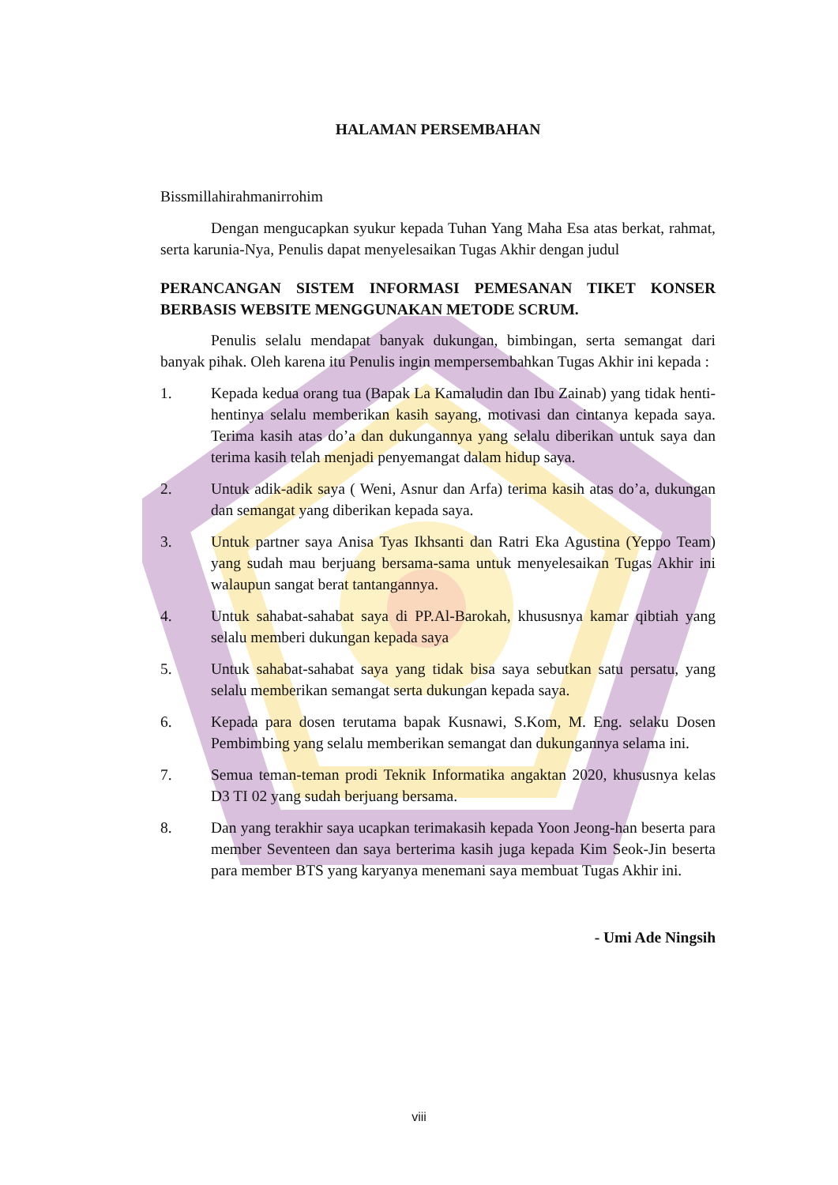HALAMAN PERSEMBAHAN
Bissmillahirahmanirrohim
Dengan mengucapkan syukur kepada Tuhan Yang Maha Esa atas berkat, rahmat, serta karunia-Nya, Penulis dapat menyelesaikan Tugas Akhir dengan judul
PERANCANGAN SISTEM INFORMASI PEMESANAN TIKET KONSER BERBASIS WEBSITE MENGGUNAKAN METODE SCRUM.
Penulis selalu mendapat banyak dukungan, bimbingan, serta semangat dari banyak pihak. Oleh karena itu Penulis ingin mempersembahkan Tugas Akhir ini kepada :
1. Kepada kedua orang tua (Bapak La Kamaludin dan Ibu Zainab) yang tidak henti-hentinya selalu memberikan kasih sayang, motivasi dan cintanya kepada saya. Terima kasih atas do’a dan dukungannya yang selalu diberikan untuk saya dan terima kasih telah menjadi penyemangat dalam hidup saya.
2. Untuk adik-adik saya ( Weni, Asnur dan Arfa) terima kasih atas do’a, dukungan dan semangat yang diberikan kepada saya.
3. Untuk partner saya Anisa Tyas Ikhsanti dan Ratri Eka Agustina (Yeppo Team) yang sudah mau berjuang bersama-sama untuk menyelesaikan Tugas Akhir ini walaupun sangat berat tantangannya.
4. Untuk sahabat-sahabat saya di PP.Al-Barokah, khususnya kamar qibtiah yang selalu memberi dukungan kepada saya
5. Untuk sahabat-sahabat saya yang tidak bisa saya sebutkan satu persatu, yang selalu memberikan semangat serta dukungan kepada saya.
6. Kepada para dosen terutama bapak Kusnawi, S.Kom, M. Eng. selaku Dosen Pembimbing yang selalu memberikan semangat dan dukungannya selama ini.
7. Semua teman-teman prodi Teknik Informatika angaktan 2020, khususnya kelas D3 TI 02 yang sudah berjuang bersama.
8. Dan yang terakhir saya ucapkan terimakasih kepada Yoon Jeong-han beserta para member Seventeen dan saya berterima kasih juga kepada Kim Seok-Jin beserta para member BTS yang karyanya menemani saya membuat Tugas Akhir ini.
- Umi Ade Ningsih
viii